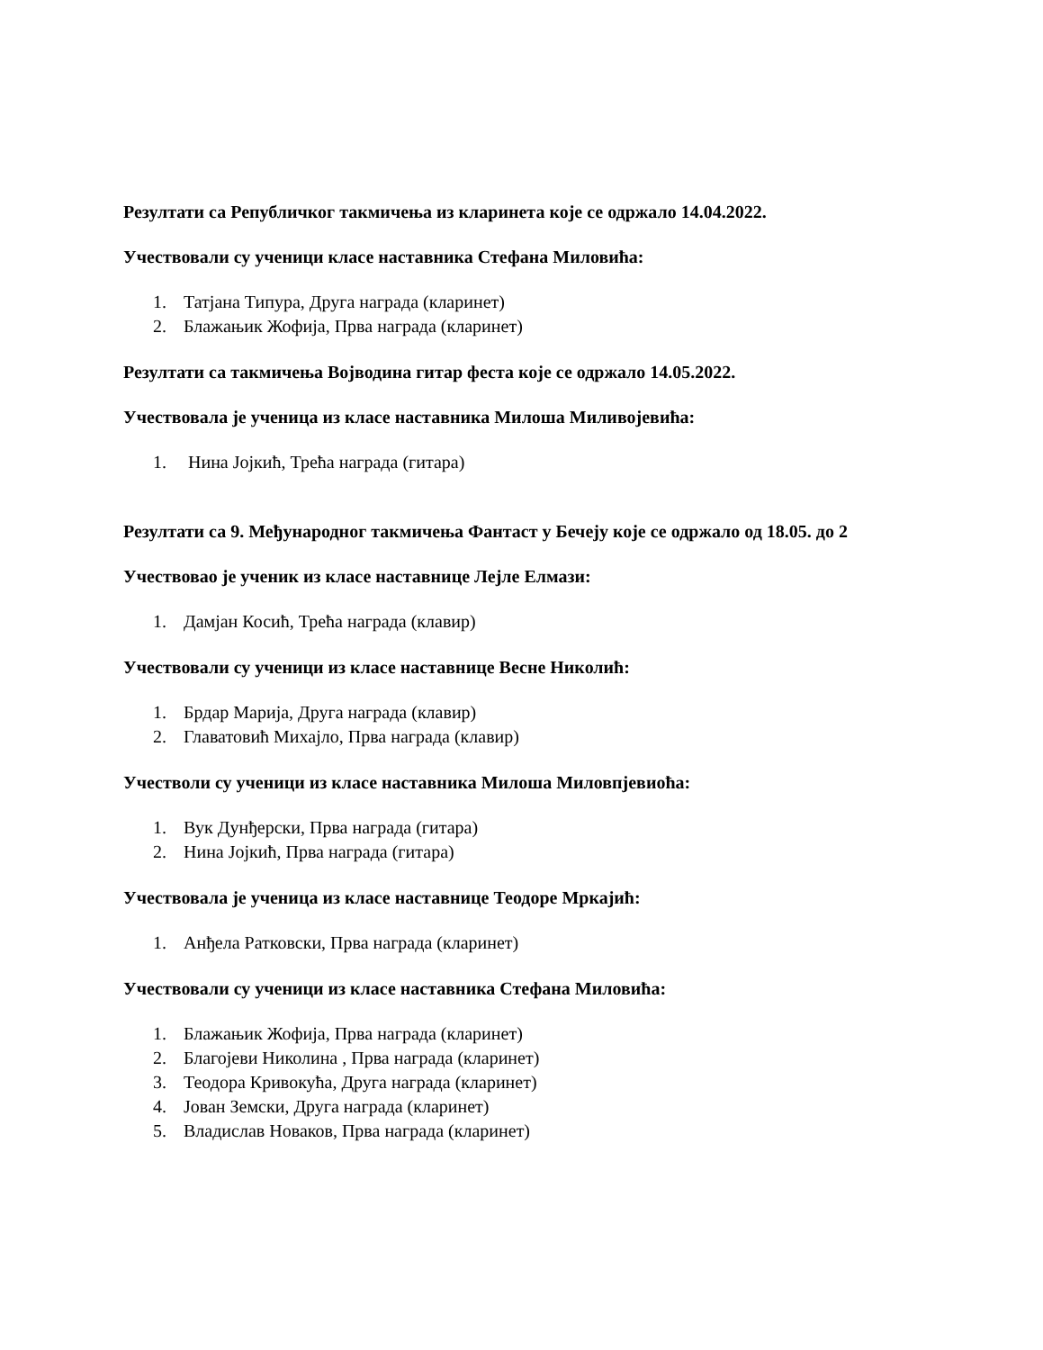Резултати са Републичког такмичења из кларинета које се одржало 14.04.2022.
Учествовали су ученици класе наставника Стефана Миловића:
1. Татјана Типура, Друга награда (кларинет)
2. Блажањик Жофија, Прва награда (кларинет)
Резултати са такмичења Војводина гитар феста које се одржало 14.05.2022.
Учествовала је ученица из класе наставника Милоша Миливојевића:
1. Нина Јојкић, Трећа награда (гитара)
Резултати са 9. Међународног такмичења Фантаст у Бечеју које се одржало од 18.05. до 2
Учествовао је ученик из класе наставнице Лејле Елмази:
1. Дамјан Косић, Трећа награда (клавир)
Учествовали су ученици из класе наставнице Весне Николић:
1. Брдар Марија, Друга награда (клавир)
2. Главатовић Михајло, Прва награда (клавир)
Учестволи су ученици из класе наставника Милоша Миловпјевиоћа:
1. Вук Дунђерски, Прва награда (гитара)
2. Нина Јојкић, Прва награда (гитара)
Учествовала је ученица из класе наставнице Теодоре Мркајић:
1. Анђела Ратковски, Прва награда (кларинет)
Учествовали су ученици из класе наставника Стефана Миловића:
1. Блажањик Жофија, Прва награда (кларинет)
2. Благојеви Николина , Прва награда (кларинет)
3. Теодора Кривокућа, Друга награда (кларинет)
4. Јован Земски, Друга награда (кларинет)
5. Владислав Новаков, Прва награда (кларинет)